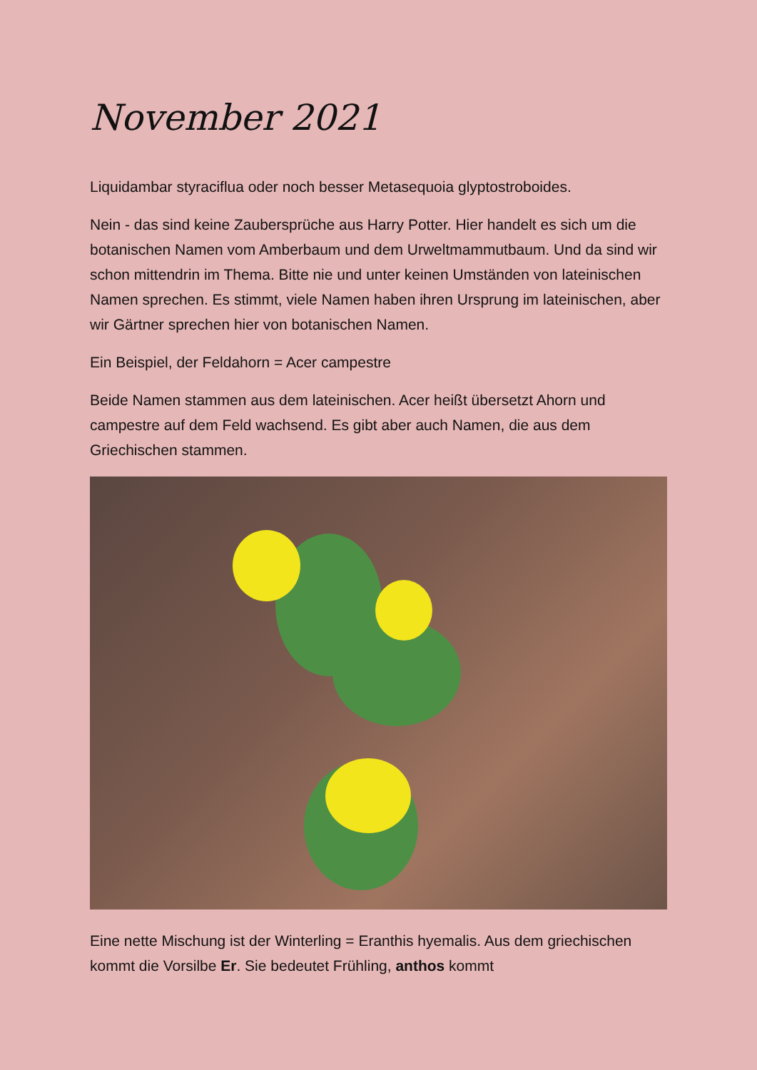November 2021
Liquidambar styraciflua oder noch besser Metasequoia glyptostroboides.
Nein - das sind keine Zaubersprüche aus Harry Potter. Hier handelt es sich um die botanischen Namen vom Amberbaum und dem Urweltmammutbaum. Und da sind wir schon mittendrin im Thema. Bitte nie und unter keinen Umständen von lateinischen Namen sprechen. Es stimmt, viele Namen haben ihren Ursprung im lateinischen, aber wir Gärtner sprechen hier von botanischen Namen.
Ein Beispiel, der Feldahorn = Acer campestre
Beide Namen stammen aus dem lateinischen. Acer heißt übersetzt Ahorn und campestre auf dem Feld wachsend. Es gibt aber auch Namen, die aus dem Griechischen stammen.
Eine nette Mischung ist der Winterling = Eranthis hyemalis. Aus dem griechischen kommt die Vorsilbe Er. Sie bedeutet Frühling, anthos kommt